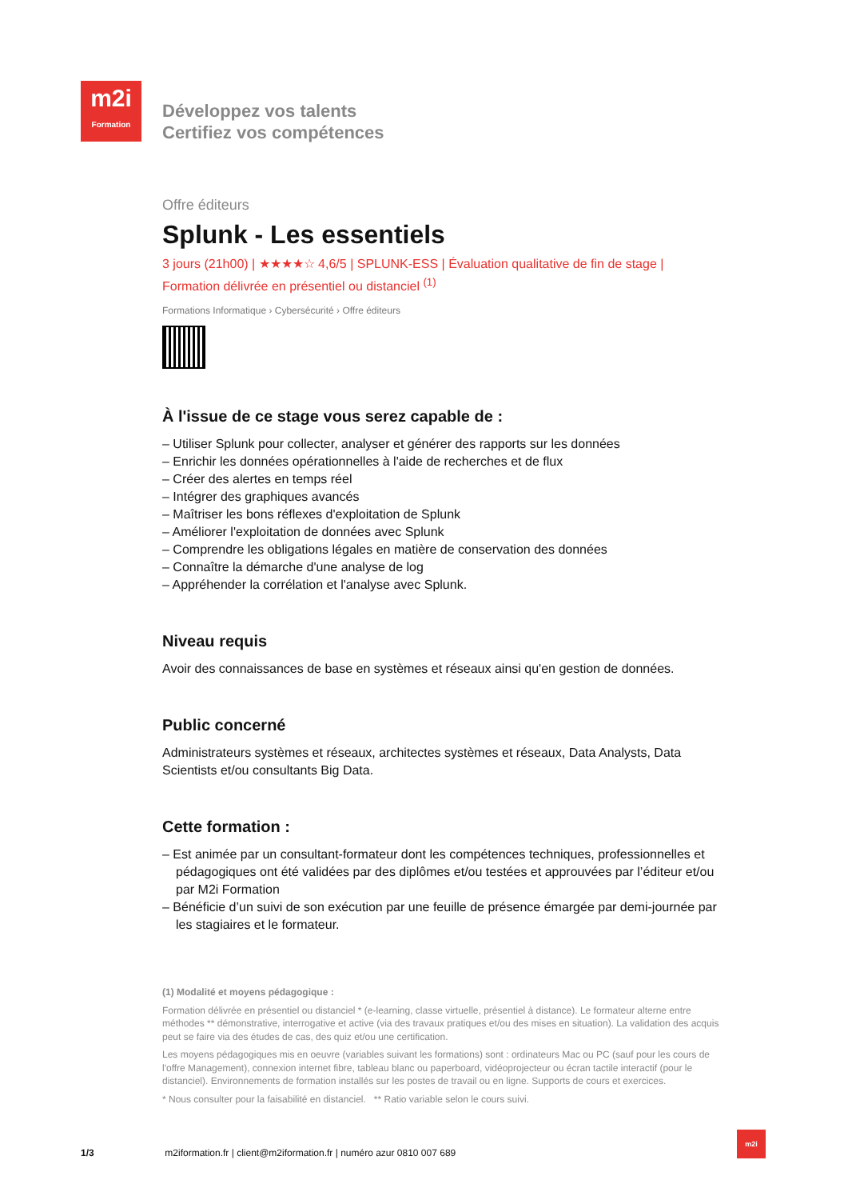m2i
Formation
Développez vos talents
Certifiez vos compétences
Offre éditeurs
Splunk - Les essentiels
3 jours (21h00) | ★★★★☆ 4,6/5 | SPLUNK-ESS | Évaluation qualitative de fin de stage |
Formation délivrée en présentiel ou distanciel <sup>(1)</sup>
Formations Informatique › Cybersécurité › Offre éditeurs
À l'issue de ce stage vous serez capable de :
– Utiliser Splunk pour collecter, analyser et générer des rapports sur les données
– Enrichir les données opérationnelles à l'aide de recherches et de flux
– Créer des alertes en temps réel
– Intégrer des graphiques avancés
– Maîtriser les bons réflexes d'exploitation de Splunk
– Améliorer l'exploitation de données avec Splunk
– Comprendre les obligations légales en matière de conservation des données
– Connaître la démarche d'une analyse de log
– Appréhender la corrélation et l'analyse avec Splunk.
Niveau requis
Avoir des connaissances de base en systèmes et réseaux ainsi qu'en gestion de données.
Public concerné
Administrateurs systèmes et réseaux, architectes systèmes et réseaux, Data Analysts, Data Scientists et/ou consultants Big Data.
Cette formation :
– Est animée par un consultant-formateur dont les compétences techniques, professionnelles et pédagogiques ont été validées par des diplômes et/ou testées et approuvées par l’éditeur et/ou par M2i Formation
– Bénéficie d’un suivi de son exécution par une feuille de présence émargée par demi-journée par les stagiaires et le formateur.
(1) Modalité et moyens pédagogique :
Formation délivrée en présentiel ou distanciel * (e-learning, classe virtuelle, présentiel à distance). Le formateur alterne entre méthodes ** démonstrative, interrogative et active (via des travaux pratiques et/ou des mises en situation). La validation des acquis peut se faire via des études de cas, des quiz et/ou une certification.
Les moyens pédagogiques mis en oeuvre (variables suivant les formations) sont : ordinateurs Mac ou PC (sauf pour les cours de l'offre Management), connexion internet fibre, tableau blanc ou paperboard, vidéoprojecteur ou écran tactile interactif (pour le distanciel). Environnements de formation installés sur les postes de travail ou en ligne. Supports de cours et exercices.
* Nous consulter pour la faisabilité en distanciel. ** Ratio variable selon le cours suivi.
1/3 m2iformation.fr | client@m2iformation.fr | numéro azur 0810 007 689
m2i